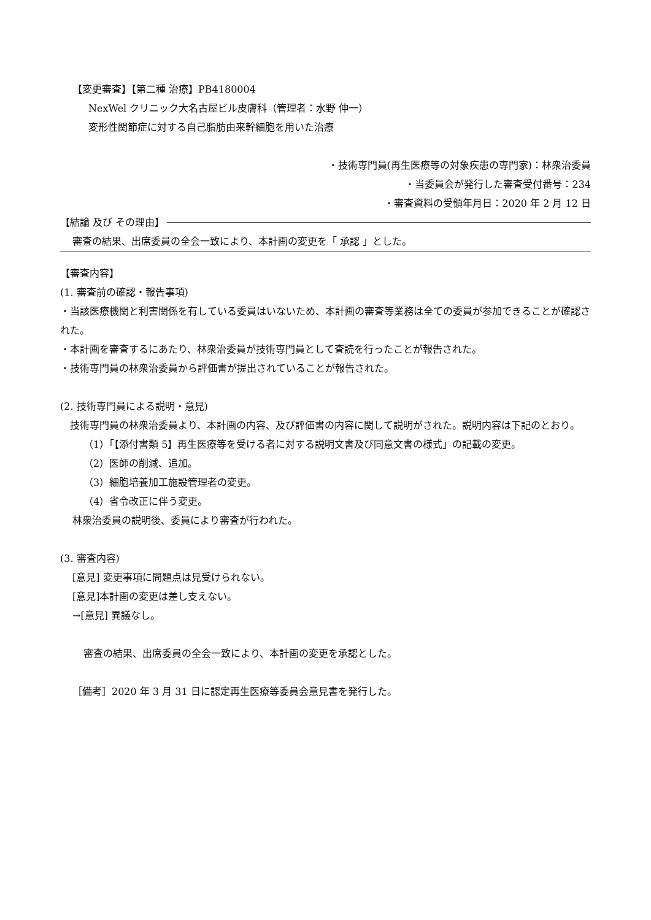【変更審査】【第二種 治療】PB4180004
NexWel クリニック大名古屋ビル皮膚科（管理者：水野 伸一）
変形性関節症に対する自己脂肪由来幹細胞を用いた治療
・技術専門員(再生医療等の対象疾患の専門家)：林衆治委員
・当委員会が発行した審査受付番号：234
・審査資料の受領年月日：2020 年 2 月 12 日
【結論 及び その理由】
審査の結果、出席委員の全会一致により、本計画の変更を「 承認 」とした。
【審査内容】
(1. 審査前の確認・報告事項)
・当該医療機関と利害関係を有している委員はいないため、本計画の審査等業務は全ての委員が参加できることが確認された。
・本計画を審査するにあたり、林衆治委員が技術専門員として査読を行ったことが報告された。
・技術専門員の林衆治委員から評価書が提出されていることが報告された。
(2. 技術専門員による説明・意見)
　技術専門員の林衆治委員より、本計画の内容、及び評価書の内容に関して説明がされた。説明内容は下記のとおり。
（1）「【添付書類 5】再生医療等を受ける者に対する説明文書及び同意文書の様式」の記載の変更。
（2）医師の削減、追加。
（3）細胞培養加工施設管理者の変更。
（4）省令改正に伴う変更。
林衆治委員の説明後、委員により審査が行われた。
(3. 審査内容)
[意見] 変更事項に問題点は見受けられない。
[意見]本計画の変更は差し支えない。
→[意見] 異議なし。
審査の結果、出席委員の全会一致により、本計画の変更を承認とした。
［備考］2020 年 3 月 31 日に認定再生医療等委員会意見書を発行した。